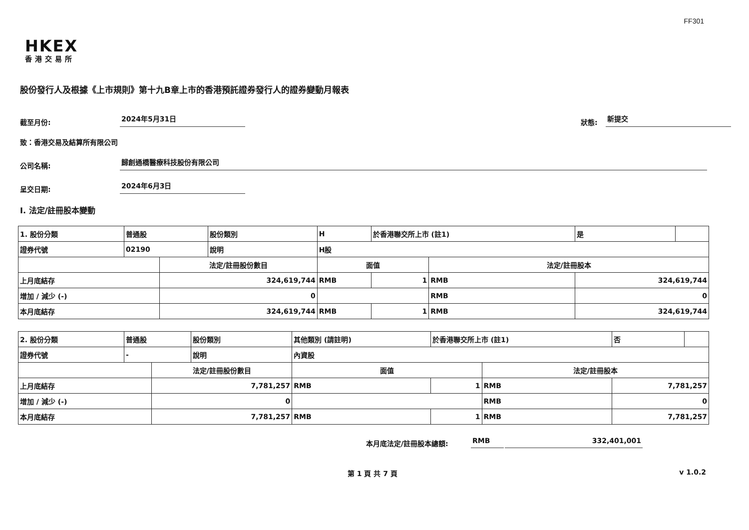FF301
HKEX
香港交易所
股份發行人及根據《上市規則》第十九B章上市的香港預託證券發行人的證券變動月報表
截至月份: 2024年5月31日 狀態: 新提交
致：香港交易及結算所有限公司
公司名稱: 歸創通橋醫療科技股份有限公司
呈交日期: 2024年6月3日
I. 法定/註冊股本變動
| 1. 股份分類 | 普通股 | | 股份類別 | H | | 於香港聯交所上市 (註1) | | 是 | |
| 證券代號 | 02190 | | 說明 | H股 | | | | | |
| | | 法定/註冊股份數目 | | | 面值 | | 法定/註冊股本 | | |
| 上月底結存 | | 324,619,744 | | | RMB | 1 | RMB | 324,619,744 | |
| 增加 / 減少 (-) | | 0 | | | | | RMB | 0 | |
| 本月底結存 | | 324,619,744 | | | RMB | 1 | RMB | 324,619,744 | |
| 2. 股份分類 | 普通股 | | 股份類別 | 其他類別 (請註明) | | 於香港聯交所上市 (註1) | | 否 | |
| 證券代號 | - | | 說明 | 內資股 | | | | | |
| | | 法定/註冊股份數目 | | | 面值 | | 法定/註冊股本 | | |
| 上月底結存 | | 7,781,257 | | | RMB | 1 | RMB | 7,781,257 | |
| 增加 / 減少 (-) | | 0 | | | | | RMB | 0 | |
| 本月底結存 | | 7,781,257 | | | RMB | 1 | RMB | 7,781,257 | |
本月底法定/註冊股本總額: RMB 332,401,001
第 1 頁 共 7 頁 v 1.0.2